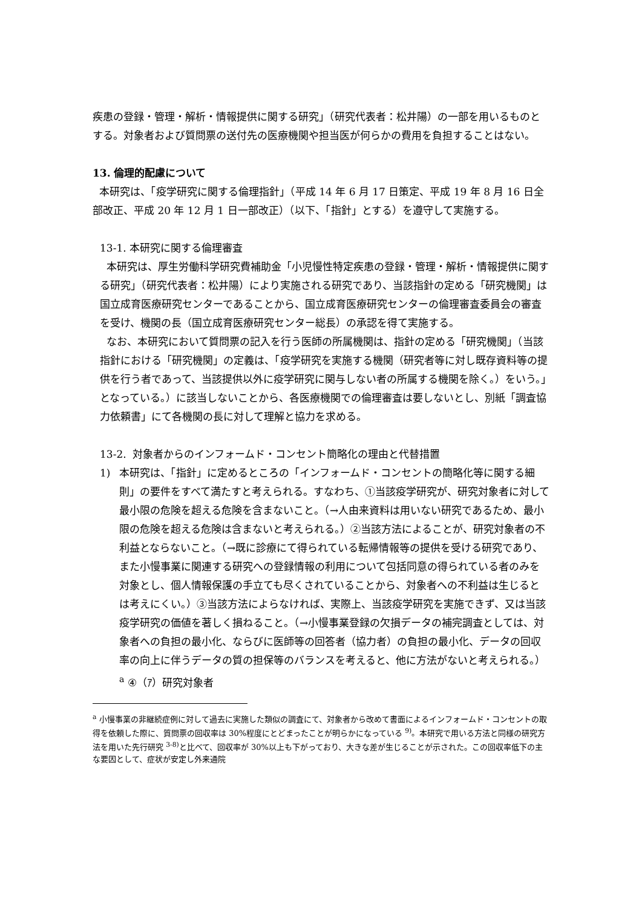疾患の登録・管理・解析・情報提供に関する研究」（研究代表者：松井陽）の一部を用いるものとする。対象者および質問票の送付先の医療機関や担当医が何らかの費用を負担することはない。
13. 倫理的配慮について
本研究は、「疫学研究に関する倫理指針」（平成 14 年 6 月 17 日策定、平成 19 年 8 月 16 日全部改正、平成 20 年 12 月 1 日一部改正）（以下、「指針」とする）を遵守して実施する。
13-1. 本研究に関する倫理審査
本研究は、厚生労働科学研究費補助金「小児慢性特定疾患の登録・管理・解析・情報提供に関する研究」（研究代表者：松井陽）により実施される研究であり、当該指針の定める「研究機関」は国立成育医療研究センターであることから、国立成育医療研究センターの倫理審査委員会の審査を受け、機関の長（国立成育医療研究センター総長）の承認を得て実施する。
なお、本研究において質問票の記入を行う医師の所属機関は、指針の定める「研究機関」（当該指針における「研究機関」の定義は、「疫学研究を実施する機関（研究者等に対し既存資料等の提供を行う者であって、当該提供以外に疫学研究に関与しない者の所属する機関を除く。）をいう。」となっている。）に該当しないことから、各医療機関での倫理審査は要しないとし、別紙「調査協力依頼書」にて各機関の長に対して理解と協力を求める。
13-2. 対象者からのインフォームド・コンセント簡略化の理由と代替措置
1) 本研究は、「指針」に定めるところの「インフォームド・コンセントの簡略化等に関する細則」の要件をすべて満たすと考えられる。すなわち、①当該疫学研究が、研究対象者に対して最小限の危険を超える危険を含まないこと。（→人由来資料は用いない研究であるため、最小限の危険を超える危険は含まないと考えられる。）②当該方法によることが、研究対象者の不利益とならないこと。（→既に診療にて得られている転帰情報等の提供を受ける研究であり、また小慢事業に関連する研究への登録情報の利用について包括同意の得られている者のみを対象とし、個人情報保護の手立ても尽くされていることから、対象者への不利益は生じるとは考えにくい。）③当該方法によらなければ、実際上、当該疫学研究を実施できず、又は当該疫学研究の価値を著しく損ねること。（→小慢事業登録の欠損データの補完調査としては、対象者への負担の最小化、ならびに医師等の回答者（協力者）の負担の最小化、データの回収率の向上に伴うデータの質の担保等のバランスを考えると、他に方法がないと考えられる。）<sup>a</sup> ④（ｱ）研究対象者
<sup>a</sup> 小慢事業の非継続症例に対して過去に実施した類似の調査にて、対象者から改めて書面によるインフォームド・コンセントの取得を依頼した際に、質問票の回収率は 30%程度にとどまったことが明らかになっている <sup>9)</sup>。本研究で用いる方法と同様の研究方法を用いた先行研究 <sup>3-8)</sup>と比べて、回収率が 30%以上も下がっており、大きな差が生じることが示された。この回収率低下の主な要因として、症状が安定し外来通院